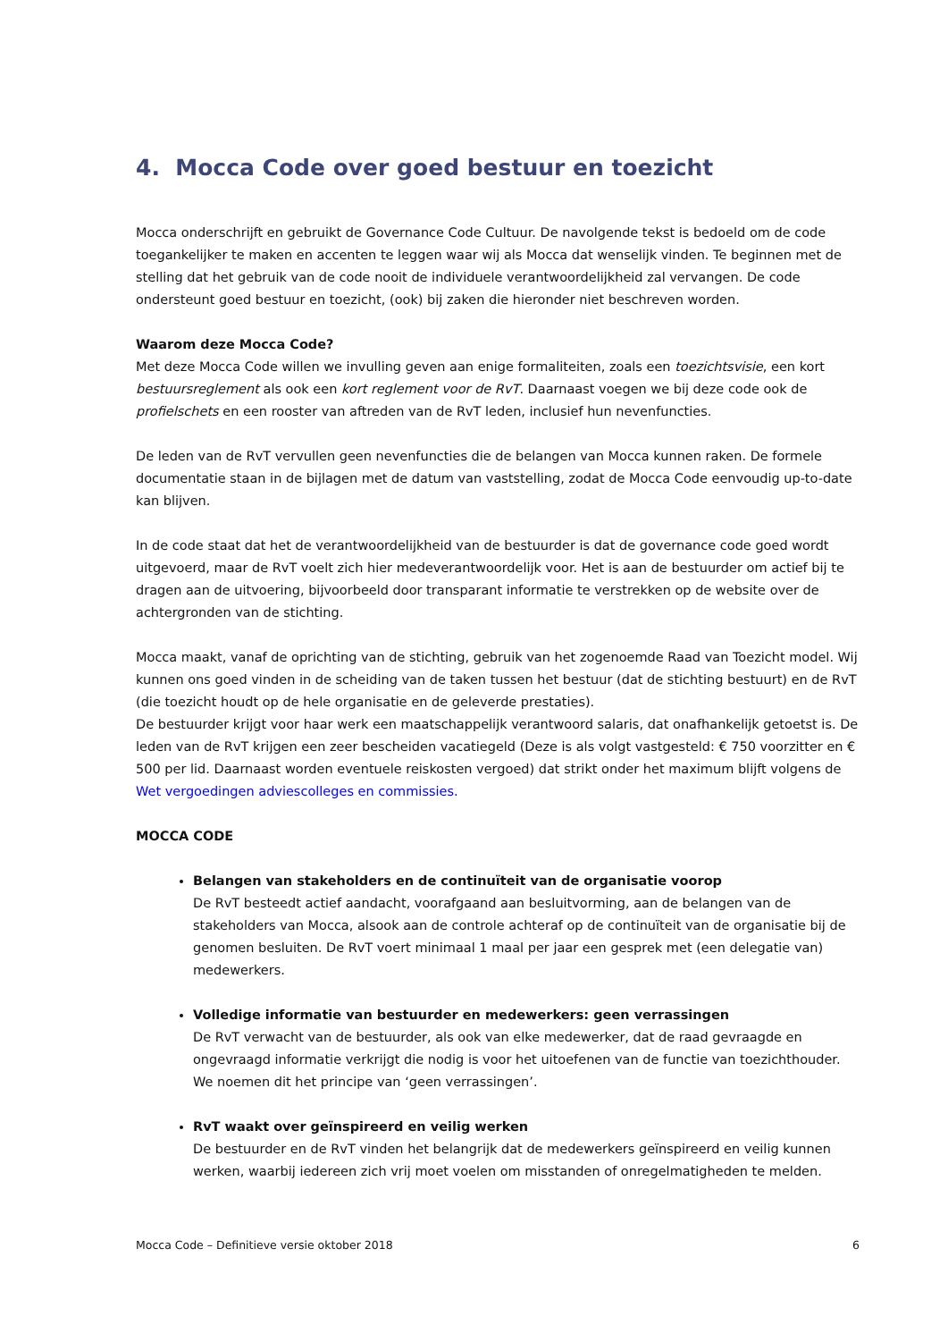4. Mocca Code over goed bestuur en toezicht
Mocca onderschrijft en gebruikt de Governance Code Cultuur. De navolgende tekst is bedoeld om de code toegankelijker te maken en accenten te leggen waar wij als Mocca dat wenselijk vinden. Te beginnen met de stelling dat het gebruik van de code nooit de individuele verantwoordelijkheid zal vervangen. De code ondersteunt goed bestuur en toezicht, (ook) bij zaken die hieronder niet beschreven worden.
Waarom deze Mocca Code?
Met deze Mocca Code willen we invulling geven aan enige formaliteiten, zoals een toezichtsvisie, een kort bestuursreglement als ook een kort reglement voor de RvT. Daarnaast voegen we bij deze code ook de profielschets en een rooster van aftreden van de RvT leden, inclusief hun nevenfuncties.
De leden van de RvT vervullen geen nevenfuncties die de belangen van Mocca kunnen raken. De formele documentatie staan in de bijlagen met de datum van vaststelling, zodat de Mocca Code eenvoudig up-to-date kan blijven.
In de code staat dat het de verantwoordelijkheid van de bestuurder is dat de governance code goed wordt uitgevoerd, maar de RvT voelt zich hier medeverantwoordelijk voor. Het is aan de bestuurder om actief bij te dragen aan de uitvoering, bijvoorbeeld door transparant informatie te verstrekken op de website over de achtergronden van de stichting.
Mocca maakt, vanaf de oprichting van de stichting, gebruik van het zogenoemde Raad van Toezicht model. Wij kunnen ons goed vinden in de scheiding van de taken tussen het bestuur (dat de stichting bestuurt) en de RvT (die toezicht houdt op de hele organisatie en de geleverde prestaties).
De bestuurder krijgt voor haar werk een maatschappelijk verantwoord salaris, dat onafhankelijk getoetst is. De leden van de RvT krijgen een zeer bescheiden vacatiegeld (Deze is als volgt vastgesteld: € 750 voorzitter en € 500 per lid. Daarnaast worden eventuele reiskosten vergoed) dat strikt onder het maximum blijft volgens de Wet vergoedingen adviescolleges en commissies.
MOCCA CODE
Belangen van stakeholders en de continuïteit van de organisatie voorop
De RvT besteedt actief aandacht, voorafgaand aan besluitvorming, aan de belangen van de stakeholders van Mocca, alsook aan de controle achteraf op de continuïteit van de organisatie bij de genomen besluiten. De RvT voert minimaal 1 maal per jaar een gesprek met (een delegatie van) medewerkers.
Volledige informatie van bestuurder en medewerkers: geen verrassingen
De RvT verwacht van de bestuurder, als ook van elke medewerker, dat de raad gevraagde en ongevraagd informatie verkrijgt die nodig is voor het uitoefenen van de functie van toezichthouder. We noemen dit het principe van ‘geen verrassingen’.
RvT waakt over geïnspireerd en veilig werken
De bestuurder en de RvT vinden het belangrijk dat de medewerkers geïnspireerd en veilig kunnen werken, waarbij iedereen zich vrij moet voelen om misstanden of onregelmatigheden te melden.
Mocca Code – Definitieve versie oktober 2018 6